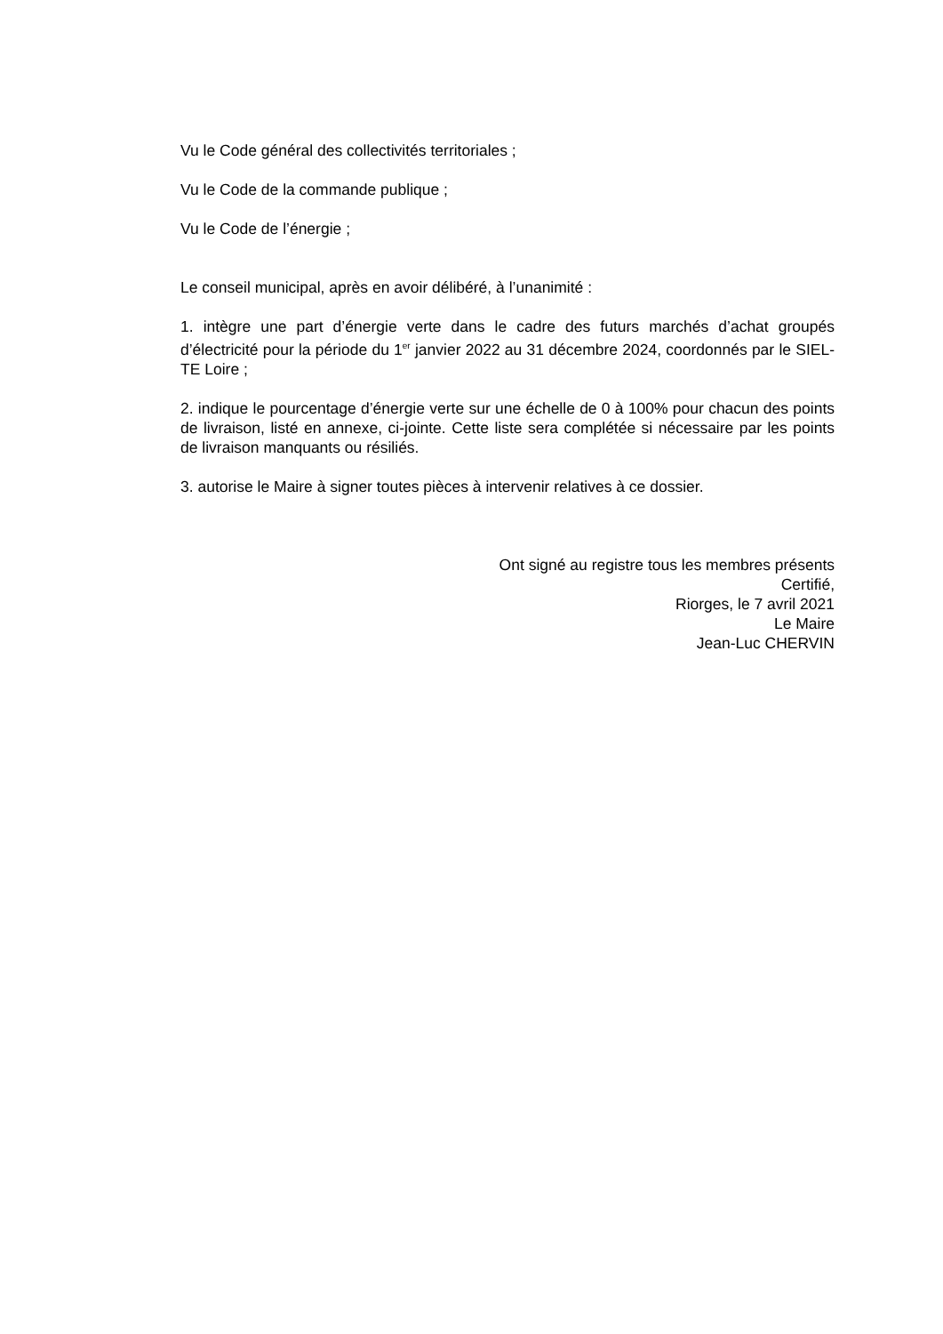Vu le Code général des collectivités territoriales ;
Vu le Code de la commande publique ;
Vu le Code de l’énergie ;
Le conseil municipal, après en avoir délibéré, à l’unanimité :
1. intègre une part d’énergie verte dans le cadre des futurs marchés d’achat groupés d’électricité pour la période du 1<sup>er</sup> janvier 2022 au 31 décembre 2024, coordonnés par le SIEL-TE Loire ;
2. indique le pourcentage d’énergie verte sur une échelle de 0 à 100% pour chacun des points de livraison, listé en annexe, ci-jointe. Cette liste sera complétée si nécessaire par les points de livraison manquants ou résiliés.
3. autorise le Maire à signer toutes pièces à intervenir relatives à ce dossier.
Ont signé au registre tous les membres présents
Certifié,
Riorges, le 7 avril 2021
Le Maire
Jean-Luc CHERVIN